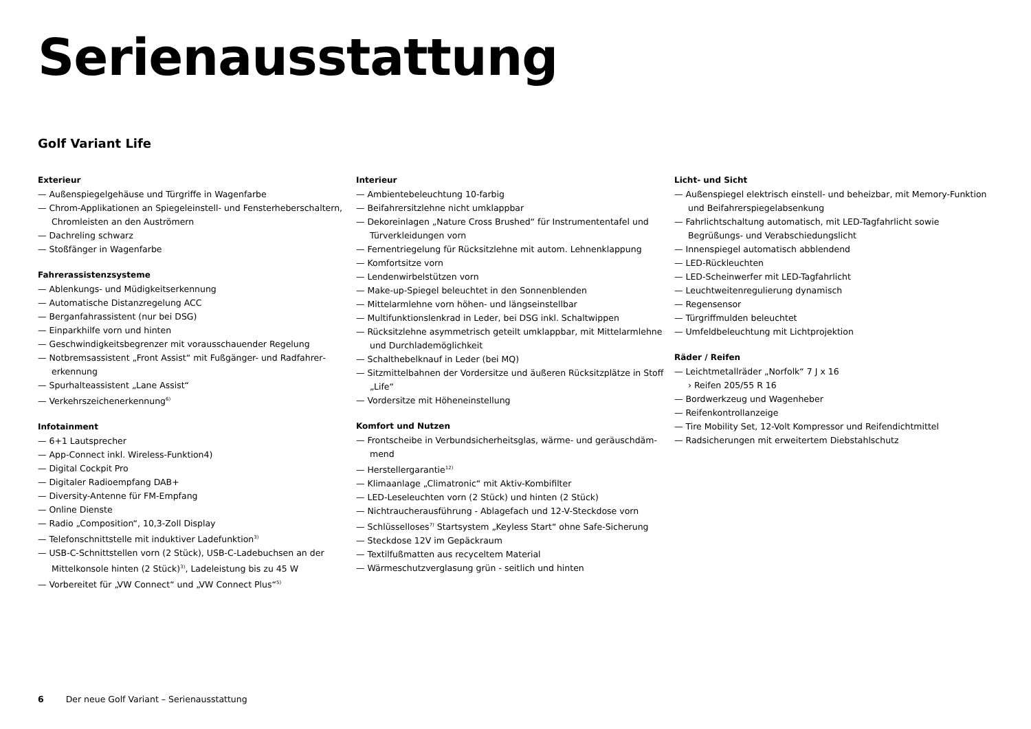Serienausstattung
Golf Variant Life
Exterieur
— Außenspiegelgehäuse und Türgriffe in Wagenfarbe
— Chrom-Applikationen an Spiegeleinstell- und Fensterheberschaltern, Chromleisten an den Auströmern
— Dachreling schwarz
— Stoßfänger in Wagenfarbe
Fahrerassistenzsysteme
— Ablenkungs- und Müdigkeitserkennung
— Automatische Distanzregelung ACC
— Berganfahrassistent (nur bei DSG)
— Einparkhilfe vorn und hinten
— Geschwindigkeitsbegrenzer mit vorausschauender Regelung
— Notbremsassistent „Front Assist“ mit Fußgänger- und Radfahrer­erkennung
— Spurhalteassistent „Lane Assist“
— Verkehrszeichenerkennung<sup>6)</sup>
Infotainment
— 6+1 Lautsprecher
— App-Connect inkl. Wireless-Funktion4)
— Digital Cockpit Pro
— Digitaler Radioempfang DAB+
— Diversity-Antenne für FM-Empfang
— Online Dienste
— Radio „Composition“, 10,3-Zoll Display
— Telefonschnittstelle mit induktiver Ladefunktion<sup>3)</sup>
— USB-C-Schnittstellen vorn (2 Stück), USB-C-Ladebuchsen an der Mittelkonsole hinten (2 Stück)<sup>3)</sup>, Ladeleistung bis zu 45 W
— Vorbereitet für „VW Connect“ und „VW Connect Plus“<sup>5)</sup>
Interieur
— Ambientebeleuchtung 10-farbig
— Beifahrersitzlehne nicht umklappbar
— Dekoreinlagen „Nature Cross Brushed“ für Instrumententafel und Türverkleidungen vorn
— Fernentriegelung für Rücksitzlehne mit autom. Lehnenklappung
— Komfortsitze vorn
— Lendenwirbelstützen vorn
— Make-up-Spiegel beleuchtet in den Sonnenblenden
— Mittelarmlehne vorn höhen- und längseinstellbar
— Multifunktionslenkrad in Leder, bei DSG inkl. Schaltwippen
— Rücksitzlehne asymmetrisch geteilt umklappbar, mit Mittelarmlehne und Durchlademöglichkeit
— Schalthebelknauf in Leder (bei MQ)
— Sitzmittelbahnen der Vordersitze und äußeren Rücksitzplätze in Stoff „Life“
— Vordersitze mit Höheneinstellung
Komfort und Nutzen
— Frontscheibe in Verbundsicherheitsglas, wärme- und geräuschdäm­mend
— Herstellergarantie<sup>12)</sup>
— Klimaanlage „Climatronic“ mit Aktiv-Kombifilter
— LED-Leseleuchten vorn (2 Stück) und hinten (2 Stück)
— Nichtraucherausführung - Ablagefach und 12-V-Steckdose vorn
— Schlüsselloses<sup>7)</sup> Startsystem „Keyless Start“ ohne Safe-Sicherung
— Steckdose 12V im Gepäckraum
— Textilfußmatten aus recyceltem Material
— Wärmeschutzverglasung grün - seitlich und hinten
Licht- und Sicht
— Außenspiegel elektrisch einstell- und beheizbar, mit Memory-Funktion und Beifahrerspiegelabsenkung
— Fahrlichtschaltung automatisch, mit LED-Tagfahrlicht sowie Begrüßungs- und Verabschiedungslicht
— Innenspiegel automatisch abblendend
— LED-Rückleuchten
— LED-Scheinwerfer mit LED-Tagfahrlicht
— Leuchtweitenregulierung dynamisch
— Regensensor
— Türgriffmulden beleuchtet
— Umfeldbeleuchtung mit Lichtprojektion
Räder / Reifen
— Leichtmetallräder „Norfolk“ 7 J x 16
› Reifen 205/55 R 16
— Bordwerkzeug und Wagenheber
— Reifenkontrollanzeige
— Tire Mobility Set, 12-Volt Kompressor und Reifendichtmittel
— Radsicherungen mit erweitertem Diebstahlschutz
6 Der neue Golf Variant – Serienausstattung